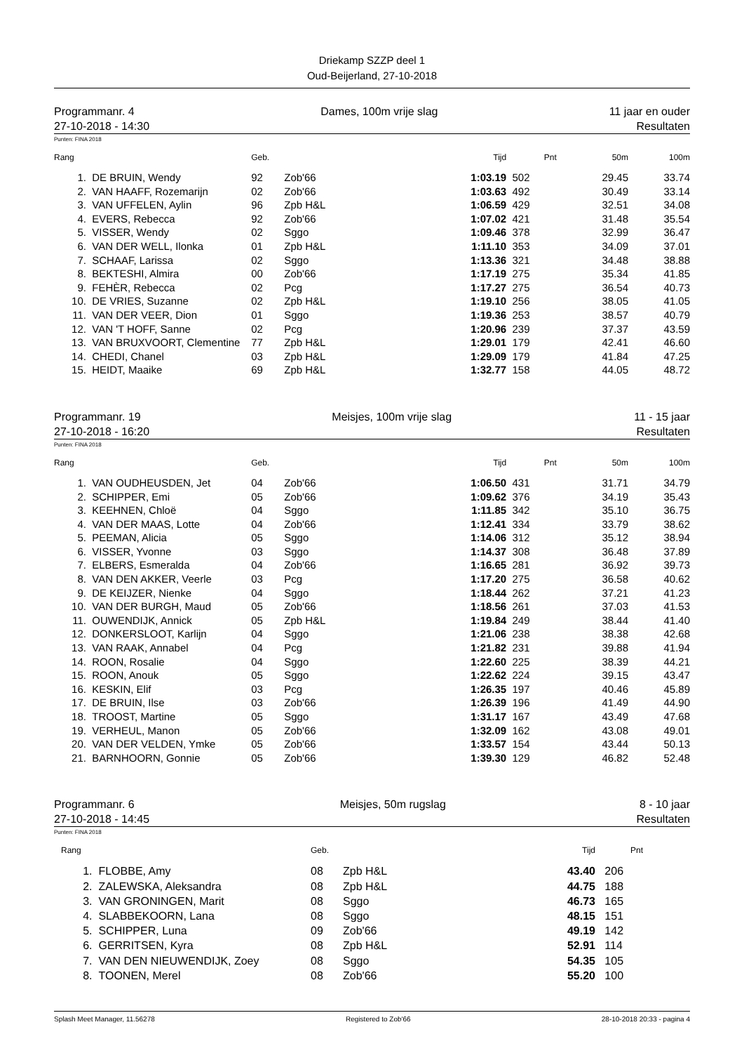Driekamp SZZP deel 1
Oud-Beijerland, 27-10-2018
Programmanr. 4
27-10-2018 - 14:30
Dames, 100m vrije slag 11 jaar en ouder
Resultaten
Punten: FINA 2018
| Rang | | Geb. | | Tijd | Pnt | 50m | 100m |
| --- | --- | --- | --- | --- | --- | --- | --- |
| 1. | DE BRUIN, Wendy | 92 | Zob'66 | 1:03.19 | 502 | 29.45 | 33.74 |
| 2. | VAN HAAFF, Rozemarijn | 02 | Zob'66 | 1:03.63 | 492 | 30.49 | 33.14 |
| 3. | VAN UFFELEN, Aylin | 96 | Zpb H&L | 1:06.59 | 429 | 32.51 | 34.08 |
| 4. | EVERS, Rebecca | 92 | Zob'66 | 1:07.02 | 421 | 31.48 | 35.54 |
| 5. | VISSER, Wendy | 02 | Sggo | 1:09.46 | 378 | 32.99 | 36.47 |
| 6. | VAN DER WELL, Ilonka | 01 | Zpb H&L | 1:11.10 | 353 | 34.09 | 37.01 |
| 7. | SCHAAF, Larissa | 02 | Sggo | 1:13.36 | 321 | 34.48 | 38.88 |
| 8. | BEKTESHI, Almira | 00 | Zob'66 | 1:17.19 | 275 | 35.34 | 41.85 |
| 9. | FEHÈR, Rebecca | 02 | Pcg | 1:17.27 | 275 | 36.54 | 40.73 |
| 10. | DE VRIES, Suzanne | 02 | Zpb H&L | 1:19.10 | 256 | 38.05 | 41.05 |
| 11. | VAN DER VEER, Dion | 01 | Sggo | 1:19.36 | 253 | 38.57 | 40.79 |
| 12. | VAN 'T HOFF, Sanne | 02 | Pcg | 1:20.96 | 239 | 37.37 | 43.59 |
| 13. | VAN BRUXVOORT, Clementine | 77 | Zpb H&L | 1:29.01 | 179 | 42.41 | 46.60 |
| 14. | CHEDI, Chanel | 03 | Zpb H&L | 1:29.09 | 179 | 41.84 | 47.25 |
| 15. | HEIDT, Maaike | 69 | Zpb H&L | 1:32.77 | 158 | 44.05 | 48.72 |
Programmanr. 19
27-10-2018 - 16:20
Meisjes, 100m vrije slag 11 - 15 jaar
Resultaten
Punten: FINA 2018
| Rang | | Geb. | | Tijd | Pnt | 50m | 100m |
| --- | --- | --- | --- | --- | --- | --- | --- |
| 1. | VAN OUDHEUSDEN, Jet | 04 | Zob'66 | 1:06.50 | 431 | 31.71 | 34.79 |
| 2. | SCHIPPER, Emi | 05 | Zob'66 | 1:09.62 | 376 | 34.19 | 35.43 |
| 3. | KEEHNEN, Chloë | 04 | Sggo | 1:11.85 | 342 | 35.10 | 36.75 |
| 4. | VAN DER MAAS, Lotte | 04 | Zob'66 | 1:12.41 | 334 | 33.79 | 38.62 |
| 5. | PEEMAN, Alicia | 05 | Sggo | 1:14.06 | 312 | 35.12 | 38.94 |
| 6. | VISSER, Yvonne | 03 | Sggo | 1:14.37 | 308 | 36.48 | 37.89 |
| 7. | ELBERS, Esmeralda | 04 | Zob'66 | 1:16.65 | 281 | 36.92 | 39.73 |
| 8. | VAN DEN AKKER, Veerle | 03 | Pcg | 1:17.20 | 275 | 36.58 | 40.62 |
| 9. | DE KEIJZER, Nienke | 04 | Sggo | 1:18.44 | 262 | 37.21 | 41.23 |
| 10. | VAN DER BURGH, Maud | 05 | Zob'66 | 1:18.56 | 261 | 37.03 | 41.53 |
| 11. | OUWENDIJK, Annick | 05 | Zpb H&L | 1:19.84 | 249 | 38.44 | 41.40 |
| 12. | DONKERSLOOT, Karlijn | 04 | Sggo | 1:21.06 | 238 | 38.38 | 42.68 |
| 13. | VAN RAAK, Annabel | 04 | Pcg | 1:21.82 | 231 | 39.88 | 41.94 |
| 14. | ROON, Rosalie | 04 | Sggo | 1:22.60 | 225 | 38.39 | 44.21 |
| 15. | ROON, Anouk | 05 | Sggo | 1:22.62 | 224 | 39.15 | 43.47 |
| 16. | KESKIN, Elif | 03 | Pcg | 1:26.35 | 197 | 40.46 | 45.89 |
| 17. | DE BRUIN, Ilse | 03 | Zob'66 | 1:26.39 | 196 | 41.49 | 44.90 |
| 18. | TROOST, Martine | 05 | Sggo | 1:31.17 | 167 | 43.49 | 47.68 |
| 19. | VERHEUL, Manon | 05 | Zob'66 | 1:32.09 | 162 | 43.08 | 49.01 |
| 20. | VAN DER VELDEN, Ymke | 05 | Zob'66 | 1:33.57 | 154 | 43.44 | 50.13 |
| 21. | BARNHOORN, Gonnie | 05 | Zob'66 | 1:39.30 | 129 | 46.82 | 52.48 |
Programmanr. 6
27-10-2018 - 14:45
Meisjes, 50m rugslag 8 - 10 jaar
Resultaten
Punten: FINA 2018
| Rang | | Geb. | | Tijd | Pnt |
| --- | --- | --- | --- | --- | --- |
| 1. | FLOBBE, Amy | 08 | Zpb H&L | 43.40 | 206 |
| 2. | ZALEWSKA, Aleksandra | 08 | Zpb H&L | 44.75 | 188 |
| 3. | VAN GRONINGEN, Marit | 08 | Sggo | 46.73 | 165 |
| 4. | SLABBEKOORN, Lana | 08 | Sggo | 48.15 | 151 |
| 5. | SCHIPPER, Luna | 09 | Zob'66 | 49.19 | 142 |
| 6. | GERRITSEN, Kyra | 08 | Zpb H&L | 52.91 | 114 |
| 7. | VAN DEN NIEUWENDIJK, Zoey | 08 | Sggo | 54.35 | 105 |
| 8. | TOONEN, Merel | 08 | Zob'66 | 55.20 | 100 |
Splash Meet Manager, 11.56278 Registered to Zob'66 28-10-2018 20:33 - pagina 4